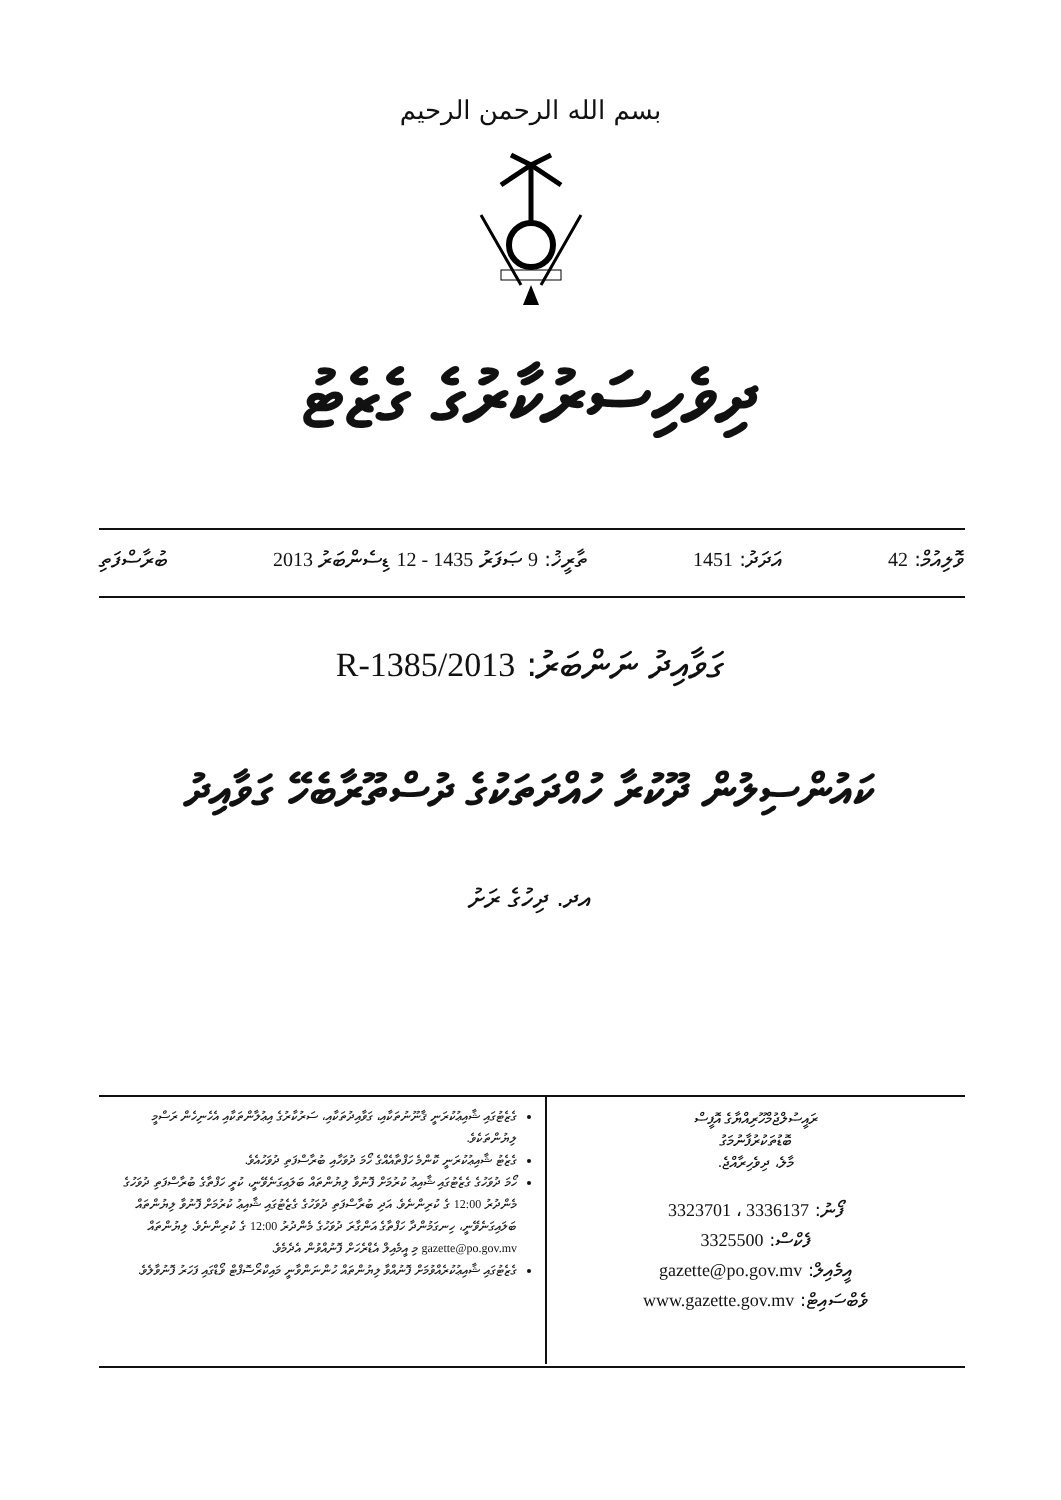بسم الله الرحمن الرحيم
ދިވެހިސަރުކާރުގެ ގެޒެޓު
ވޮލިއުމް: 42 އަދަދު: 1451 ތާރީޚު: 9 ޞަފަރު 1435 - 12 ޑިސެންބަރު 2013 ބުރާސްފަތި
ގަވާއިދު ނަންބަރު: 2013/R-1385
ކައުންސިލުން ދޫކުރާ ހުއްދަތަކުގެ ދުސްތޫރާބެހޭ ގަވާއިދު
އދ. ދިހުގެ ރަށު
ގެޒެޓުގައި ޝާއިޢުކުރަނީ ޤާނޫނުތަކާއި، ގަވާއިދުތަކާއި، ސަރުކާރުގެ އިޢުލާންތަކާއި އެހެނިހެން ރަސްމީ ލިޔުންތަކެވެ.
ގެޒެޓު ޝާއިޢުކުރަނީ ކޮންމެ ހަފްތާއެއްގެ ހޯމަ ދުވަހާއި ބުރާސްފަތި ދުވަހުއެވެ.
ހޯމަ ދުވަހުގެ ގެޒެޓުގައި ޝާއިޢު ކުރުމަށް ފޮނުވާ ލިޔުންތައް ބަލައިގަނެވޭނީ، ކުރީ ހަފްތާގެ ބުރާސްފަތި ދުވަހުގެ މެންދުރު 12:00 ގެ ކުރިންނެވެ. އަދި ބުރާސްފަތި ދުވަހުގެ ގެޒެޓުގައި ޝާއިޢު ކުރުމަށް ފޮނުވާ ލިޔުންތައް ބަލައިގަނެވޭނީ، ހިނގަމުންދާ ހަފްތާގެ އަންގާރަ ދުވަހުގެ މެންދުރު 12:00 ގެ ކުރިންނެވެ. ލިޔުންތައް gazette@po.gov.mv މި އީމެއިލް އެޑްރެހަށް ފޮނުއްވުން އެދެމެވެ.
ގެޒެޓުގައި ޝާއިޢުކުރެއްވުމަށް ފޮނުއްވާ ލިޔުންތައް ހުންނަންވާނީ މައިކްރޯސޮފްޓް ވޯޑްގައި ފަހަރު ފޮނުވާލެވެ.
ރައީސުލްޖުމްހޫރިއްޔާގެ އޮފީސް
ބޮޑުތަކުރުފާނުމަގު
މާލެ، ދިވެހިރާއްޖެ.
ފޯނު: 3336137 ، 3323701
ފެކްސް: 3325500
އީމެއިލް: gazette@po.gov.mv
ވެބްސައިޓް: www.gazette.gov.mv